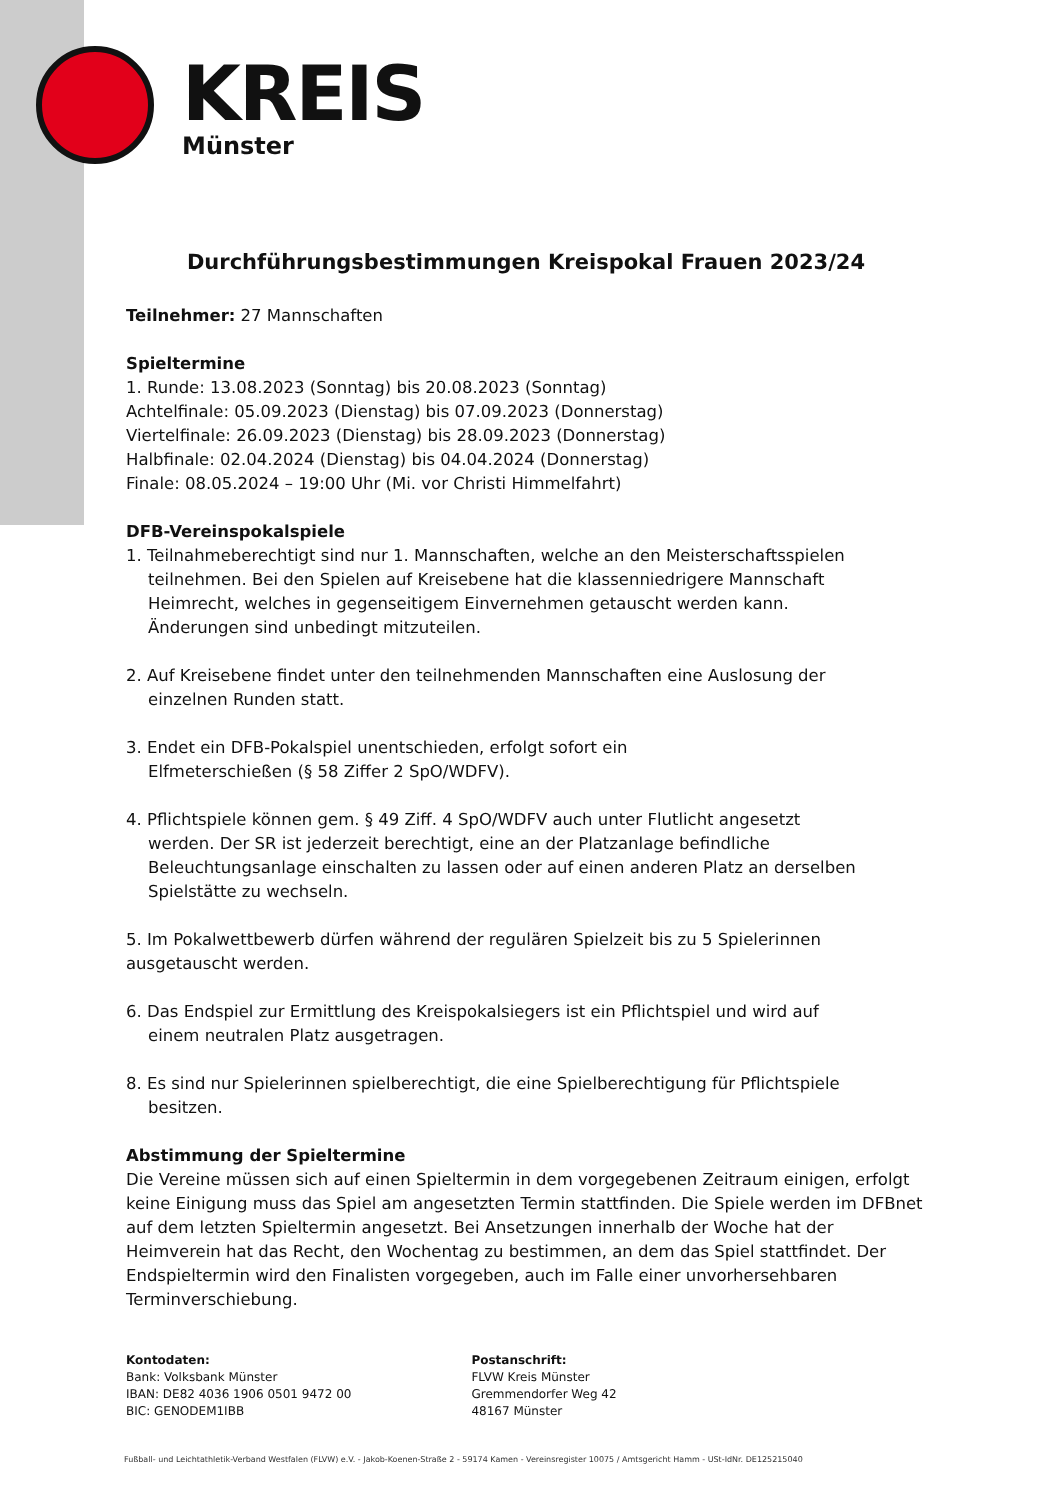KREIS
Münster
Durchführungsbestimmungen Kreispokal Frauen 2023/24
Teilnehmer: 27 Mannschaften
Spieltermine
1. Runde: 13.08.2023 (Sonntag) bis 20.08.2023 (Sonntag)
Achtelfinale: 05.09.2023 (Dienstag) bis 07.09.2023 (Donnerstag)
Viertelfinale: 26.09.2023 (Dienstag) bis 28.09.2023 (Donnerstag)
Halbfinale: 02.04.2024 (Dienstag) bis 04.04.2024 (Donnerstag)
Finale: 08.05.2024 – 19:00 Uhr (Mi. vor Christi Himmelfahrt)
DFB-Vereinspokalspiele
1. Teilnahmeberechtigt sind nur 1. Mannschaften, welche an den Meisterschaftsspielen
teilnehmen. Bei den Spielen auf Kreisebene hat die klassenniedrigere Mannschaft
Heimrecht, welches in gegenseitigem Einvernehmen getauscht werden kann.
Änderungen sind unbedingt mitzuteilen.
2. Auf Kreisebene findet unter den teilnehmenden Mannschaften eine Auslosung der
einzelnen Runden statt.
3. Endet ein DFB-Pokalspiel unentschieden, erfolgt sofort ein
Elfmeterschießen (§ 58 Ziffer 2 SpO/WDFV).
4. Pflichtspiele können gem. § 49 Ziff. 4 SpO/WDFV auch unter Flutlicht angesetzt
werden. Der SR ist jederzeit berechtigt, eine an der Platzanlage befindliche
Beleuchtungsanlage einschalten zu lassen oder auf einen anderen Platz an derselben
Spielstätte zu wechseln.
5. Im Pokalwettbewerb dürfen während der regulären Spielzeit bis zu 5 Spielerinnen
ausgetauscht werden.
6. Das Endspiel zur Ermittlung des Kreispokalsiegers ist ein Pflichtspiel und wird auf
einem neutralen Platz ausgetragen.
8. Es sind nur Spielerinnen spielberechtigt, die eine Spielberechtigung für Pflichtspiele
besitzen.
Abstimmung der Spieltermine
Die Vereine müssen sich auf einen Spieltermin in dem vorgegebenen Zeitraum einigen, erfolgt keine Einigung muss das Spiel am angesetzten Termin stattfinden. Die Spiele werden im DFBnet auf dem letzten Spieltermin angesetzt. Bei Ansetzungen innerhalb der Woche hat der Heimverein hat das Recht, den Wochentag zu bestimmen, an dem das Spiel stattfindet. Der Endspieltermin wird den Finalisten vorgegeben, auch im Falle einer unvorhersehbaren Terminverschiebung.
Kontodaten:
Bank: Volksbank Münster
IBAN: DE82 4036 1906 0501 9472 00
BIC: GENODEM1IBB
Postanschrift:
FLVW Kreis Münster
Gremmendorfer Weg 42
48167 Münster
Fußball- und Leichtathletik-Verband Westfalen (FLVW) e.V. - Jakob-Koenen-Straße 2 - 59174 Kamen - Vereinsregister 10075 / Amtsgericht Hamm - USt-IdNr. DE125215040